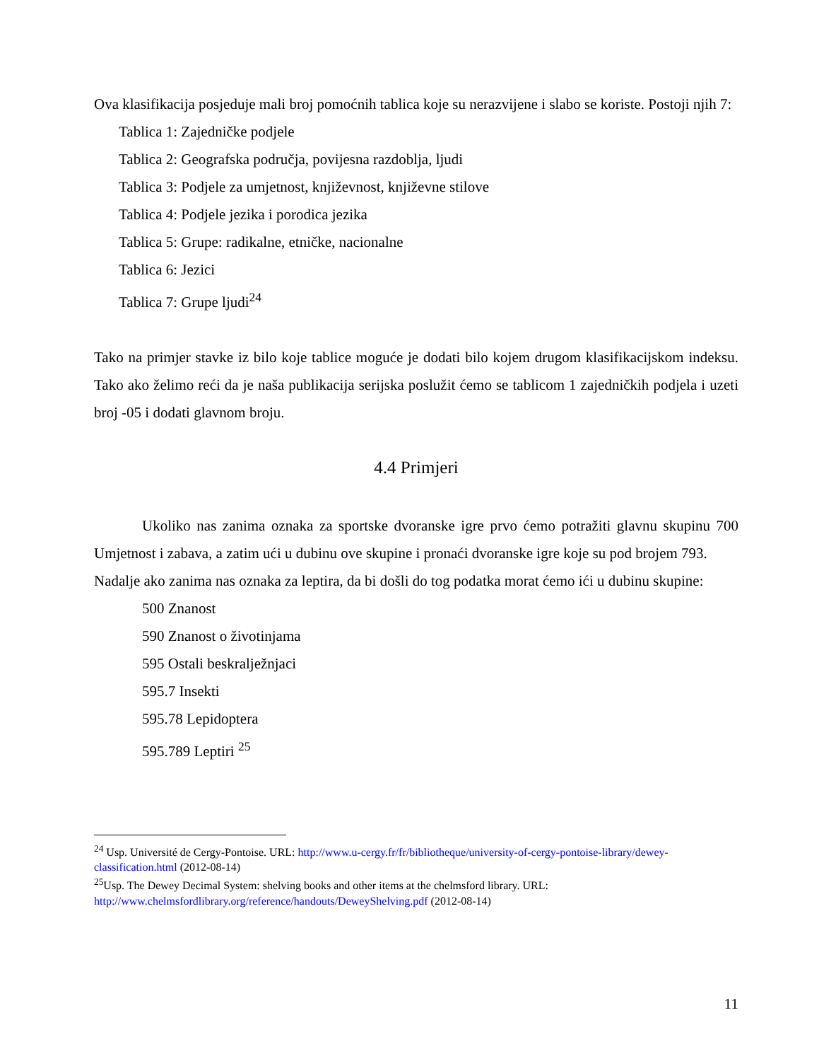Ova klasifikacija posjeduje mali broj pomoćnih tablica koje su nerazvijene i slabo se koriste. Postoji njih 7:
Tablica 1: Zajedničke podjele
Tablica 2: Geografska područja, povijesna razdoblja, ljudi
Tablica 3: Podjele za umjetnost, književnost, književne stilove
Tablica 4: Podjele jezika i porodica jezika
Tablica 5: Grupe: radikalne, etničke, nacionalne
Tablica 6: Jezici
Tablica 7: Grupe ljudi<sup>24</sup>
Tako na primjer stavke iz bilo koje tablice moguće je dodati bilo kojem drugom klasifikacijskom indeksu. Tako ako želimo reći da je naša publikacija serijska poslužit ćemo se tablicom 1 zajedničkih podjela i uzeti broj -05 i dodati glavnom broju.
4.4 Primjeri
Ukoliko nas zanima oznaka za sportske dvoranske igre prvo ćemo potražiti glavnu skupinu 700 Umjetnost i zabava, a zatim ući u dubinu ove skupine i pronaći dvoranske igre koje su pod brojem 793.
Nadalje ako zanima nas oznaka za leptira, da bi došli do tog podatka morat ćemo ići u dubinu skupine:
500 Znanost
590 Znanost o životinjama
595 Ostali beskralježnjaci
595.7 Insekti
595.78 Lepidoptera
595.789 Leptiri <sup>25</sup>
<sup>24</sup> Usp. Université de Cergy-Pontoise. URL: http://www.u-cergy.fr/fr/bibliotheque/university-of-cergy-pontoise-library/dewey-classification.html (2012-08-14)
<sup>25</sup> Usp. The Dewey Decimal System: shelving books and other items at the chelmsford library. URL: http://www.chelmsfordlibrary.org/reference/handouts/DeweyShelving.pdf (2012-08-14)
11